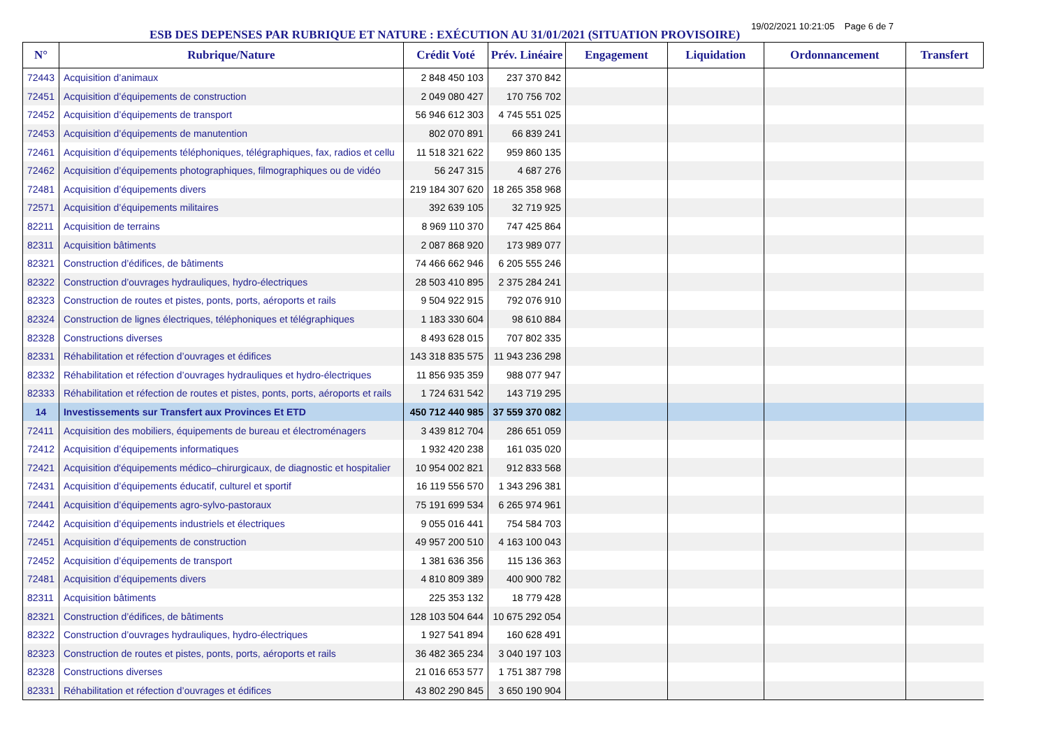ESB DES DEPENSES PAR RUBRIQUE ET NATURE : EXÉCUTION AU 31/01/2021 (SITUATION PROVISOIRE)
19/02/2021 10:21:05 Page 6 de 7
| N° | Rubrique/Nature | Crédit Voté | Prév. Linéaire | Engagement | Liquidation | Ordonnancement | Transfert |
| --- | --- | --- | --- | --- | --- | --- | --- |
| 72443 | Acquisition d’animaux | 2 848 450 103 | 237 370 842 | | | | |
| 72451 | Acquisition d’équipements de construction | 2 049 080 427 | 170 756 702 | | | | |
| 72452 | Acquisition d’équipements de transport | 56 946 612 303 | 4 745 551 025 | | | | |
| 72453 | Acquisition d’équipements de manutention | 802 070 891 | 66 839 241 | | | | |
| 72461 | Acquisition d’équipements téléphoniques, télégraphiques, fax, radios et cellu | 11 518 321 622 | 959 860 135 | | | | |
| 72462 | Acquisition d’équipements photographiques, filmographiques ou de vidéo | 56 247 315 | 4 687 276 | | | | |
| 72481 | Acquisition d’équipements divers | 219 184 307 620 | 18 265 358 968 | | | | |
| 72571 | Acquisition d’équipements militaires | 392 639 105 | 32 719 925 | | | | |
| 82211 | Acquisition de terrains | 8 969 110 370 | 747 425 864 | | | | |
| 82311 | Acquisition bâtiments | 2 087 868 920 | 173 989 077 | | | | |
| 82321 | Construction d’édifices, de bâtiments | 74 466 662 946 | 6 205 555 246 | | | | |
| 82322 | Construction d’ouvrages hydrauliques, hydro-électriques | 28 503 410 895 | 2 375 284 241 | | | | |
| 82323 | Construction de routes et pistes, ponts, ports, aéroports et rails | 9 504 922 915 | 792 076 910 | | | | |
| 82324 | Construction de lignes électriques, téléphoniques et télégraphiques | 1 183 330 604 | 98 610 884 | | | | |
| 82328 | Constructions diverses | 8 493 628 015 | 707 802 335 | | | | |
| 82331 | Réhabilitation et réfection d’ouvrages et édifices | 143 318 835 575 | 11 943 236 298 | | | | |
| 82332 | Réhabilitation et réfection d’ouvrages hydrauliques et hydro-électriques | 11 856 935 359 | 988 077 947 | | | | |
| 82333 | Réhabilitation et réfection de routes et pistes, ponts, ports, aéroports et rails | 1 724 631 542 | 143 719 295 | | | | |
| 14 | Investissements sur Transfert aux Provinces Et ETD | 450 712 440 985 | 37 559 370 082 | | | | |
| 72411 | Acquisition des mobiliers, équipements de bureau et électroménagers | 3 439 812 704 | 286 651 059 | | | | |
| 72412 | Acquisition d’équipements informatiques | 1 932 420 238 | 161 035 020 | | | | |
| 72421 | Acquisition d'équipements médico–chirurgicaux, de diagnostic et hospitalier | 10 954 002 821 | 912 833 568 | | | | |
| 72431 | Acquisition d’équipements éducatif, culturel et sportif | 16 119 556 570 | 1 343 296 381 | | | | |
| 72441 | Acquisition d’équipements agro-sylvo-pastoraux | 75 191 699 534 | 6 265 974 961 | | | | |
| 72442 | Acquisition d’équipements industriels et électriques | 9 055 016 441 | 754 584 703 | | | | |
| 72451 | Acquisition d’équipements de construction | 49 957 200 510 | 4 163 100 043 | | | | |
| 72452 | Acquisition d’équipements de transport | 1 381 636 356 | 115 136 363 | | | | |
| 72481 | Acquisition d’équipements divers | 4 810 809 389 | 400 900 782 | | | | |
| 82311 | Acquisition bâtiments | 225 353 132 | 18 779 428 | | | | |
| 82321 | Construction d’édifices, de bâtiments | 128 103 504 644 | 10 675 292 054 | | | | |
| 82322 | Construction d’ouvrages hydrauliques, hydro-électriques | 1 927 541 894 | 160 628 491 | | | | |
| 82323 | Construction de routes et pistes, ponts, ports, aéroports et rails | 36 482 365 234 | 3 040 197 103 | | | | |
| 82328 | Constructions diverses | 21 016 653 577 | 1 751 387 798 | | | | |
| 82331 | Réhabilitation et réfection d’ouvrages et édifices | 43 802 290 845 | 3 650 190 904 | | | | |